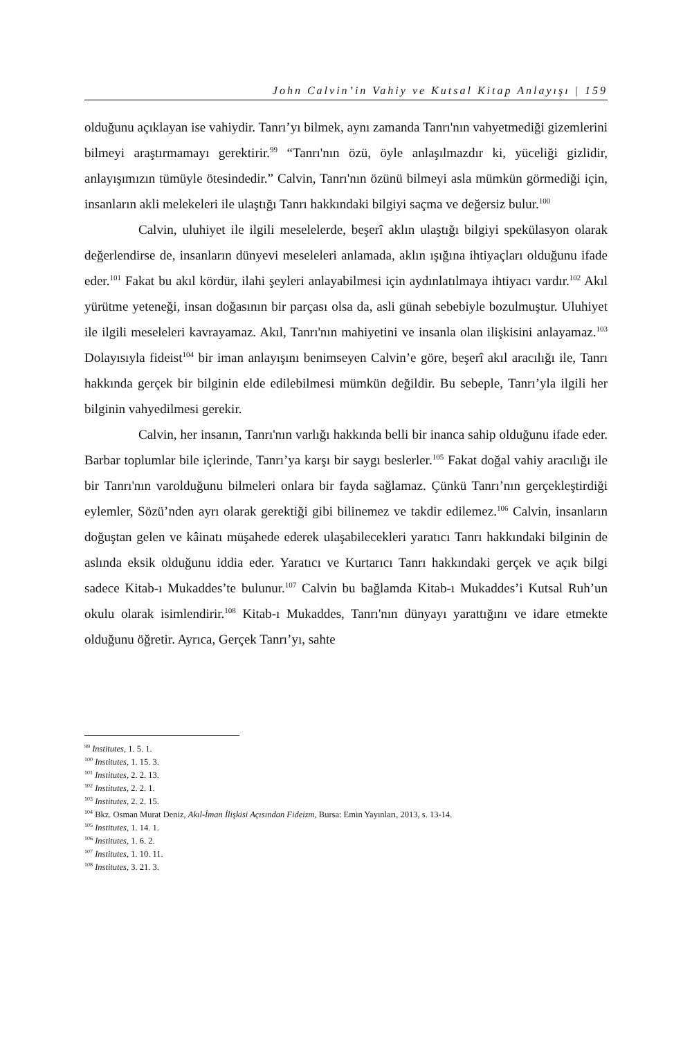John Calvin’in Vahiy ve Kutsal Kitap Anlayışı | 159
olduğunu açıklayan ise vahiydir. Tanrı’yı bilmek, aynı zamanda Tanrı'nın vahyetmediği gizemlerini bilmeyi araştırmamayı gerektirir.<sup>99</sup> “Tanrı'nın özü, öyle anlaşılmazdır ki, yüceliği gizlidir, anlayışımızın tümüyle ötesindedir.” Calvin, Tanrı'nın özünü bilmeyi asla mümkün görmediği için, insanların akli melekeleri ile ulaştığı Tanrı hakkındaki bilgiyi saçma ve değersiz bulur.<sup>100</sup>
Calvin, uluhiyet ile ilgili meselelerde, beşerî aklın ulaştığı bilgiyi spekülasyon olarak değerlendirse de, insanların dünyevi meseleleri anlamada, aklın ışığına ihtiyaçları olduğunu ifade eder.<sup>101</sup> Fakat bu akıl kördür, ilahi şeyleri anlayabilmesi için aydınlatılmaya ihtiyacı vardır.<sup>102</sup> Akıl yürütme yeteneği, insan doğasının bir parçası olsa da, asli günah sebebiyle bozulmuştur. Uluhiyet ile ilgili meseleleri kavrayamaz. Akıl, Tanrı'nın mahiyetini ve insanla olan ilişkisini anlayamaz.<sup>103</sup> Dolayısıyla fideist<sup>104</sup> bir iman anlayışını benimseyen Calvin’e göre, beşerî akıl aracılığı ile, Tanrı hakkında gerçek bir bilginin elde edilebilmesi mümkün değildir. Bu sebeple, Tanrı’yla ilgili her bilginin vahyedilmesi gerekir.
Calvin, her insanın, Tanrı'nın varlığı hakkında belli bir inanca sahip olduğunu ifade eder. Barbar toplumlar bile içlerinde, Tanrı’ya karşı bir saygı beslerler.<sup>105</sup> Fakat doğal vahiy aracılığı ile bir Tanrı'nın varolduğunu bilmeleri onlara bir fayda sağlamaz. Çünkü Tanrı’nın gerçekleştirdiği eylemler, Sözü’nden ayrı olarak gerektiği gibi bilinemez ve takdir edilemez.<sup>106</sup> Calvin, insanların doğuştan gelen ve kâinatı müşahede ederek ulaşabilecekleri yaratıcı Tanrı hakkındaki bilginin de aslında eksik olduğunu iddia eder. Yaratıcı ve Kurtarıcı Tanrı hakkındaki gerçek ve açık bilgi sadece Kitab-ı Mukaddes’te bulunur.<sup>107</sup> Calvin bu bağlamda Kitab-ı Mukaddes’i Kutsal Ruh’un okulu olarak isimlendirir.<sup>108</sup> Kitab-ı Mukaddes, Tanrı'nın dünyayı yarattığını ve idare etmekte olduğunu öğretir. Ayrıca, Gerçek Tanrı’yı, sahte
<sup>99</sup> Institutes, 1. 5. 1.
<sup>100</sup> Institutes, 1. 15. 3.
<sup>101</sup> Institutes, 2. 2. 13.
<sup>102</sup> Institutes, 2. 2. 1.
<sup>103</sup> Institutes, 2. 2. 15.
<sup>104</sup> Bkz. Osman Murat Deniz, Akıl-İman İlişkisi Açısından Fideizm, Bursa: Emin Yayınları, 2013, s. 13-14.
<sup>105</sup> Institutes, 1. 14. 1.
<sup>106</sup> Institutes, 1. 6. 2.
<sup>107</sup> Institutes, 1. 10. 11.
<sup>108</sup> Institutes, 3. 21. 3.